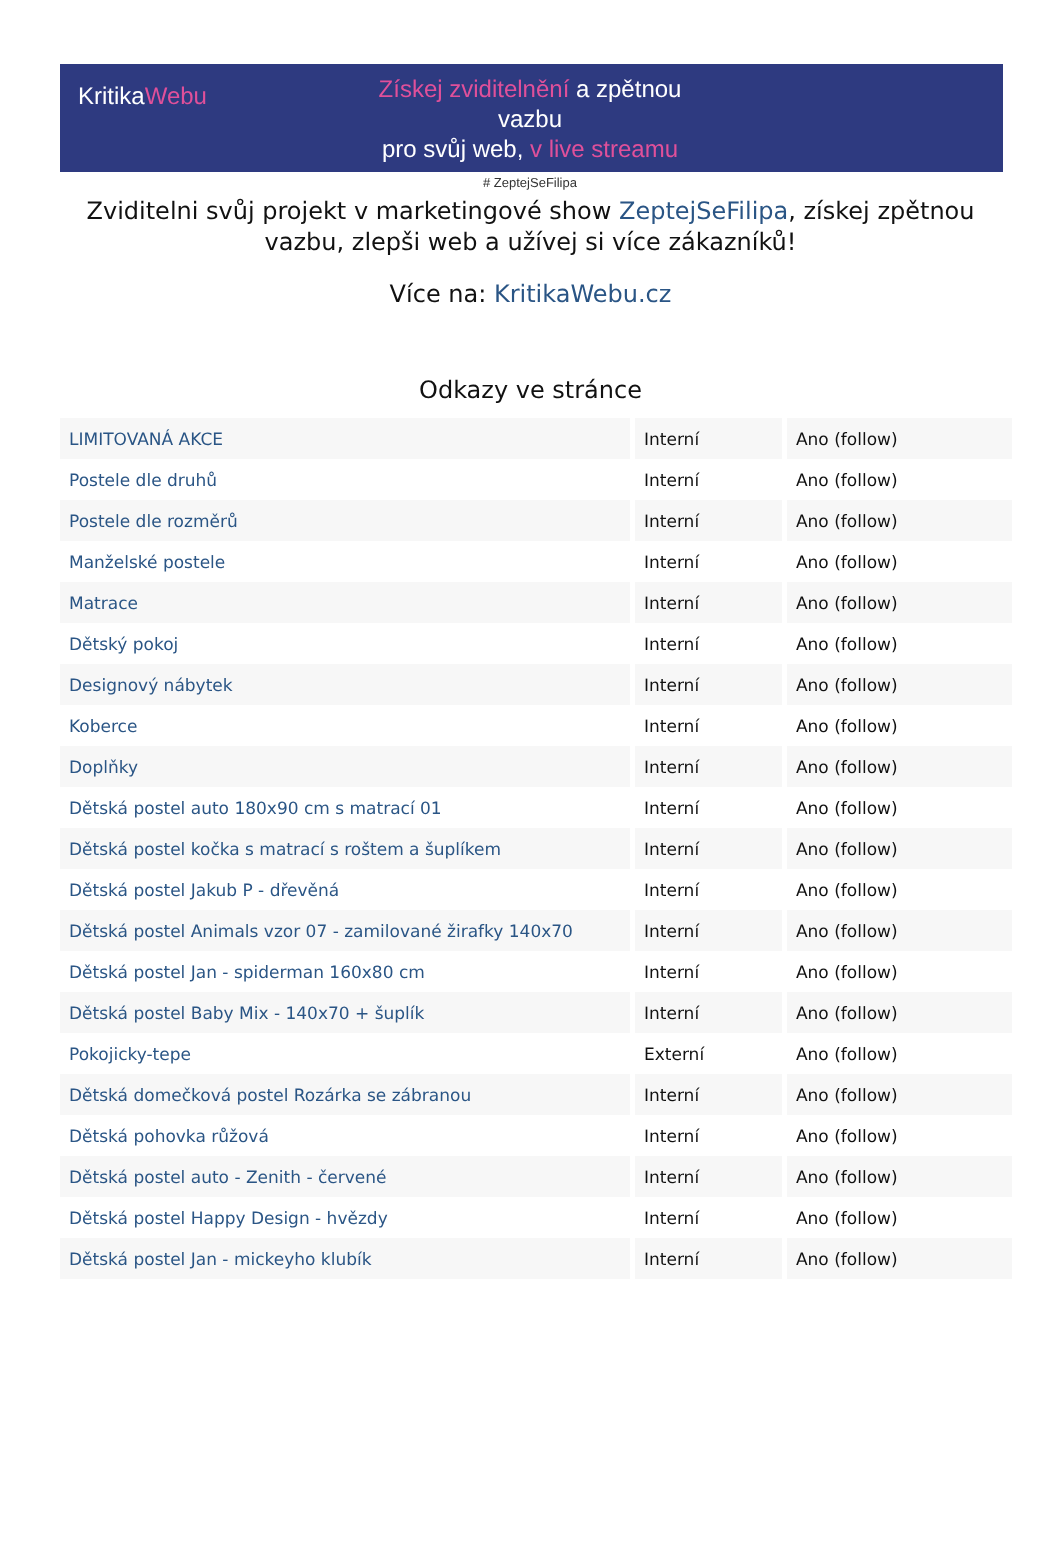KritikaWebu
Získej zviditelnění a zpětnou vazbu
pro svůj web, v live streamu
# ZeptejSeFilipa
Zviditelni svůj projekt v marketingové show ZeptejSeFilipa, získej zpětnou vazbu, zlepši web a užívej si více zákazníků!
Více na: KritikaWebu.cz
Odkazy ve stránce
| LIMITOVANÁ AKCE | Interní | Ano (follow) |
| Postele dle druhů | Interní | Ano (follow) |
| Postele dle rozměrů | Interní | Ano (follow) |
| Manželské postele | Interní | Ano (follow) |
| Matrace | Interní | Ano (follow) |
| Dětský pokoj | Interní | Ano (follow) |
| Designový nábytek | Interní | Ano (follow) |
| Koberce | Interní | Ano (follow) |
| Doplňky | Interní | Ano (follow) |
| Dětská postel auto 180x90 cm s matrací 01 | Interní | Ano (follow) |
| Dětská postel kočka s matrací s roštem a šuplíkem | Interní | Ano (follow) |
| Dětská postel Jakub P - dřevěná | Interní | Ano (follow) |
| Dětská postel Animals vzor 07 - zamilované žirafky 140x70 | Interní | Ano (follow) |
| Dětská postel Jan - spiderman 160x80 cm | Interní | Ano (follow) |
| Dětská postel Baby Mix - 140x70 + šuplík | Interní | Ano (follow) |
| Pokojicky-tepe | Externí | Ano (follow) |
| Dětská domečková postel Rozárka se zábranou | Interní | Ano (follow) |
| Dětská pohovka růžová | Interní | Ano (follow) |
| Dětská postel auto - Zenith - červené | Interní | Ano (follow) |
| Dětská postel Happy Design - hvězdy | Interní | Ano (follow) |
| Dětská postel Jan - mickeyho klubík | Interní | Ano (follow) |